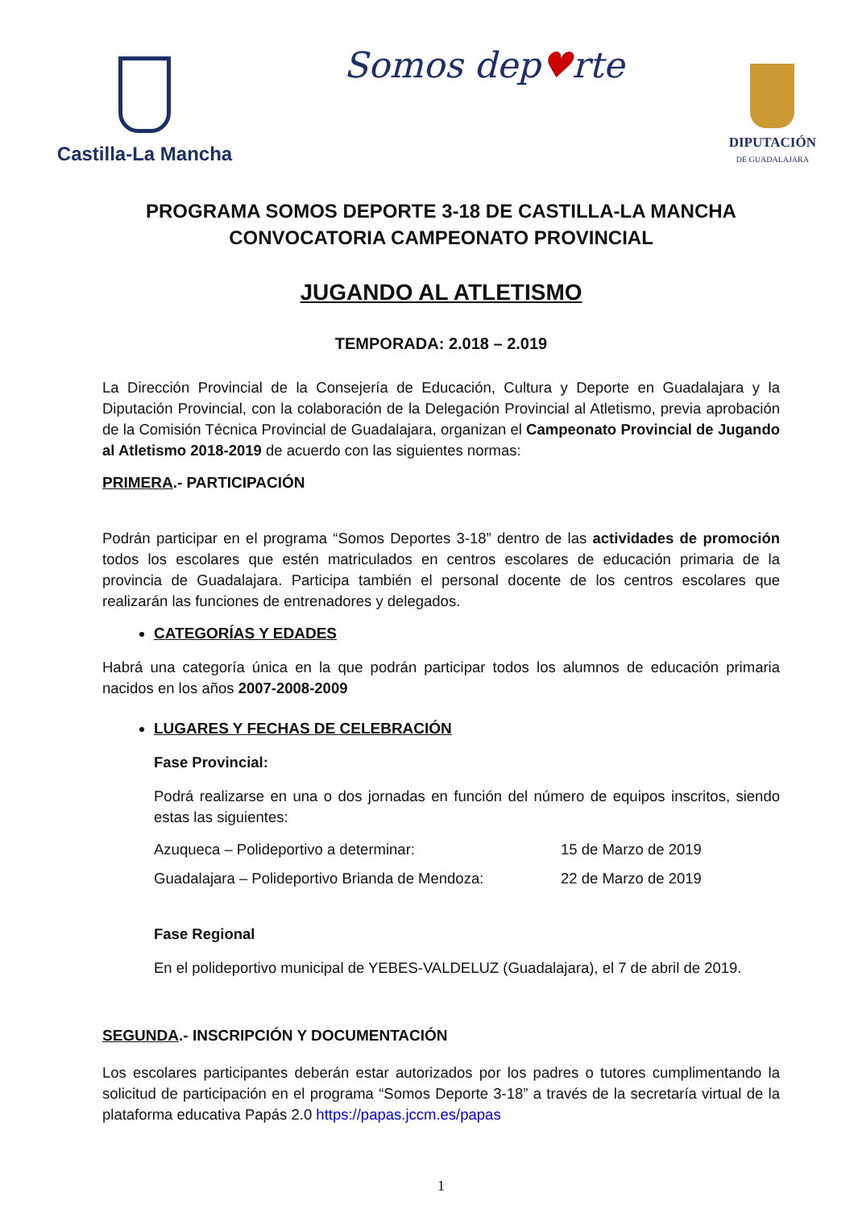Castilla-La Mancha
Somos dep♥rte
DIPUTACIÓN
DE GUADALAJARA
PROGRAMA SOMOS DEPORTE 3-18 DE CASTILLA-LA MANCHA
CONVOCATORIA CAMPEONATO PROVINCIAL
JUGANDO AL ATLETISMO
TEMPORADA: 2.018 – 2.019
La Dirección Provincial de la Consejería de Educación, Cultura y Deporte en Guadalajara y la Diputación Provincial, con la colaboración de la Delegación Provincial al Atletismo, previa aprobación de la Comisión Técnica Provincial de Guadalajara, organizan el Campeonato Provincial de Jugando al Atletismo 2018-2019 de acuerdo con las siguientes normas:
PRIMERA.- PARTICIPACIÓN
Podrán participar en el programa “Somos Deportes 3-18” dentro de las actividades de promoción todos los escolares que estén matriculados en centros escolares de educación primaria de la provincia de Guadalajara. Participa también el personal docente de los centros escolares que realizarán las funciones de entrenadores y delegados.
CATEGORÍAS Y EDADES
Habrá una categoría única en la que podrán participar todos los alumnos de educación primaria nacidos en los años 2007-2008-2009
LUGARES Y FECHAS DE CELEBRACIÓN
Fase Provincial:
Podrá realizarse en una o dos jornadas en función del número de equipos inscritos, siendo estas las siguientes:
Azuqueca – Polideportivo a determinar: 15 de Marzo de 2019
Guadalajara – Polideportivo Brianda de Mendoza: 22 de Marzo de 2019
Fase Regional
En el polideportivo municipal de YEBES-VALDELUZ (Guadalajara), el 7 de abril de 2019.
SEGUNDA.- INSCRIPCIÓN Y DOCUMENTACIÓN
Los escolares participantes deberán estar autorizados por los padres o tutores cumplimentando la solicitud de participación en el programa “Somos Deporte 3-18” a través de la secretaría virtual de la plataforma educativa Papás 2.0 https://papas.jccm.es/papas
1